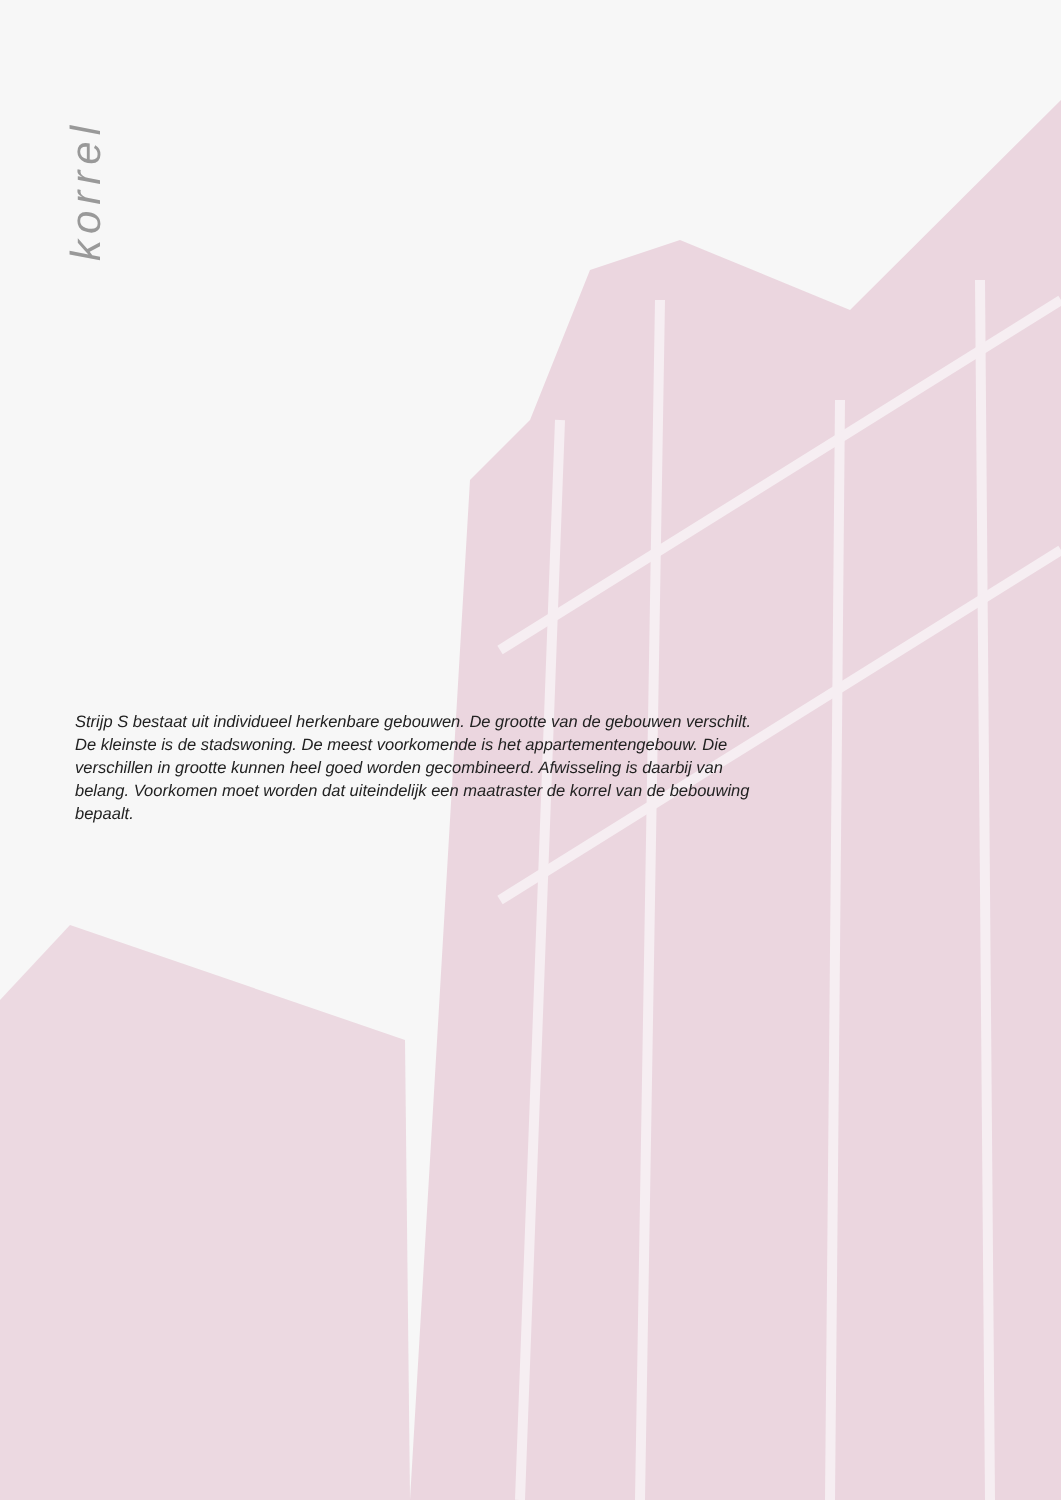korrel
Strijp S bestaat uit individueel herkenbare gebouwen. De grootte van de gebouwen verschilt. De kleinste is de stadswoning. De meest voorkomende is het appartementengebouw. Die verschillen in grootte kunnen heel goed worden gecombineerd. Afwisseling is daarbij van belang. Voorkomen moet worden dat uiteindelijk een maatraster de korrel van de bebouwing bepaalt.